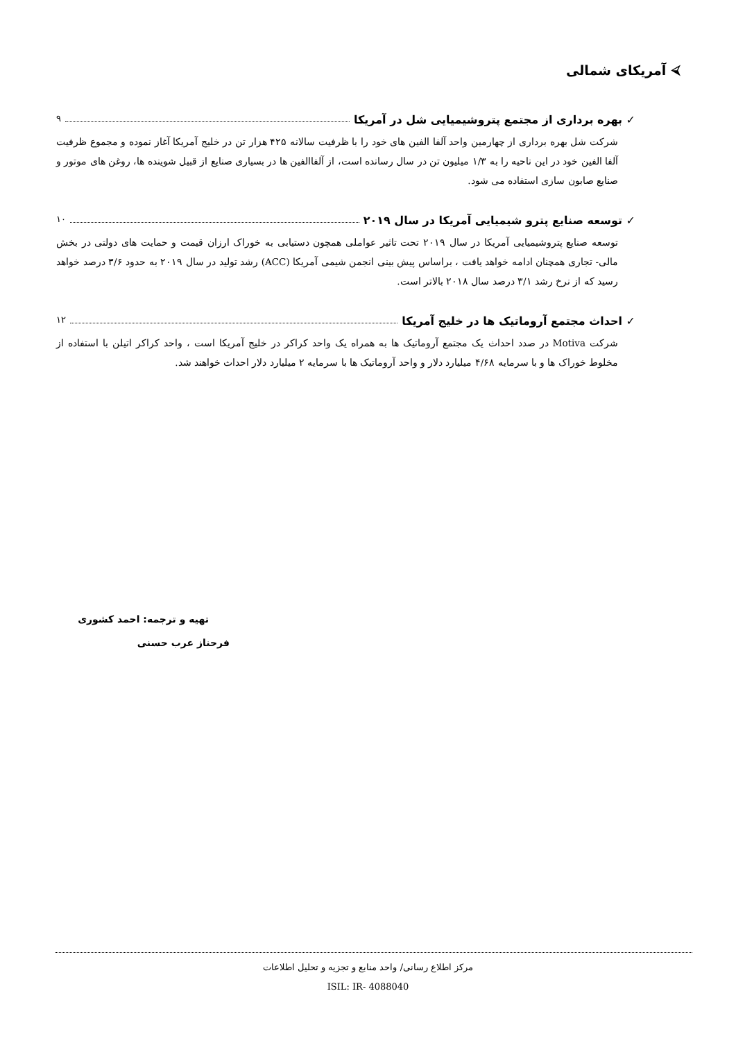⮘ آمریکای شمالی
✓ بهره برداری از مجتمع پتروشیمیایی شل در آمریکا ۹
شرکت شل بهره برداری از چهارمین واحد آلفا الفین های خود را با ظرفیت سالانه ۴۲۵ هزار تن در خلیج آمریکا آغاز نموده و مجموع ظرفیت آلفا الفین خود در این ناحیه را به ۱/۳ میلیون تن در سال رسانده است، از آلفاالفین ها در بسیاری صنایع از قبیل شوینده ها، روغن های موتور و صنایع صابون سازی استفاده می شود.
✓ توسعه صنایع پترو شیمیایی آمریکا در سال ۲۰۱۹ ۱۰
توسعه صنایع پتروشیمیایی آمریکا در سال ۲۰۱۹ تحت تاثیر عواملی همچون دستیابی به خوراک ارزان قیمت و حمایت های دولتی در بخش مالی- تجاری همچنان ادامه خواهد یافت ، براساس پیش بینی انجمن شیمی آمریکا (ACC) رشد تولید در سال ۲۰۱۹ به حدود ۳/۶ درصد خواهد رسید که از نرخ رشد ۳/۱ درصد سال ۲۰۱۸ بالاتر است.
✓ احداث مجتمع آروماتیک ها در خلیج آمریکا ۱۲
شرکت Motiva در صدد احداث یک مجتمع آروماتیک ها به همراه یک واحد کراکر در خلیج آمریکا است ، واحد کراکر اتیلن با استفاده از مخلوط خوراک ها و با سرمایه ۴/۶۸ میلیارد دلار و واحد آروماتیک ها با سرمایه ۲ میلیارد دلار احداث خواهند شد.
تهیه و ترجمه: احمد کشوری
فرحناز عرب حسنی
مرکز اطلاع رسانی/ واحد منابع و تجزیه و تحلیل اطلاعات
ISIL: IR- 4088040